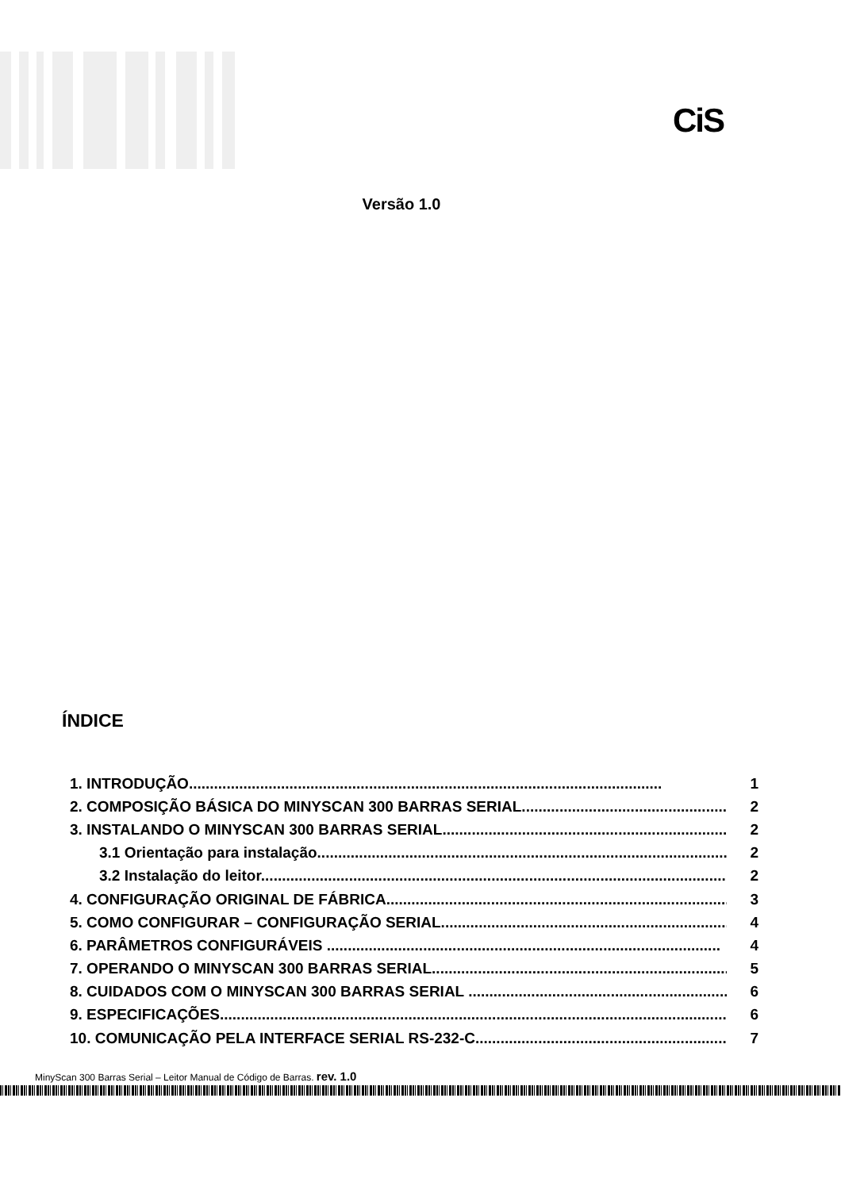CiS
Versão 1.0
ÍNDICE
1. INTRODUÇÃO................................................................................................................. 1
2. COMPOSIÇÃO BÁSICA DO MINYSCAN 300 BARRAS SERIAL................................................... 2
3. INSTALANDO O MINYSCAN 300 BARRAS SERIAL..................................................................... 2
3.1 Orientação para instalação..................................................................................................... 2
3.2 Instalação do leitor.................................................................................................................. 2
4. CONFIGURAÇÃO ORIGINAL DE FÁBRICA.................................................................................... 3
5. COMO CONFIGURAR – CONFIGURAÇÃO SERIAL....................................................................... 4
6. PARÂMETROS CONFIGURÁVEIS .............................................................................................. 4
7. OPERANDO O MINYSCAN 300 BARRAS SERIAL......................................................................... 5
8. CUIDADOS COM O MINYSCAN 300 BARRAS SERIAL ................................................................... 6
9. ESPECIFICAÇÕES........................................................................................................................... 6
10. COMUNICAÇÃO PELA INTERFACE SERIAL RS-232-C.................................................................. 7
MinyScan 300 Barras Serial – Leitor Manual de Código de Barras. rev. 1.0